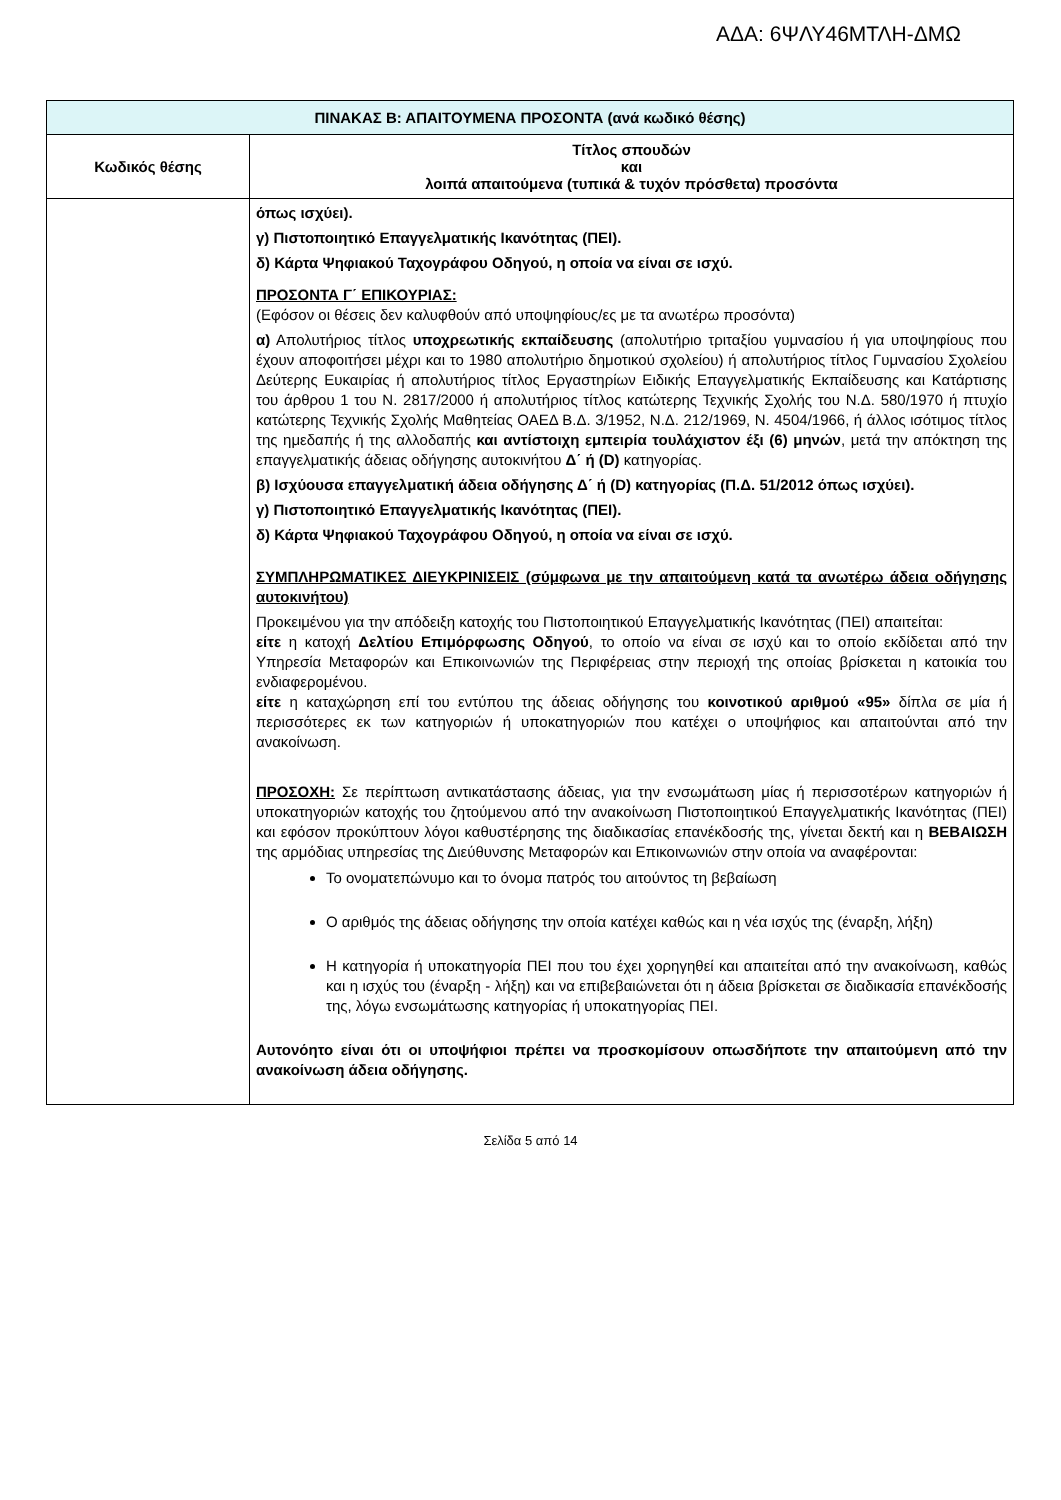ΑΔΑ: 6ΨΛΥ46ΜΤΛΗ-ΔΜΩ
| ΠΙΝΑΚΑΣ Β: ΑΠΑΙΤΟΥΜΕΝΑ ΠΡΟΣΟΝΤΑ (ανά κωδικό θέσης) | |
| Κωδικός θέσης | Τίτλος σπουδών και λοιπά απαιτούμενα (τυπικά & τυχόν πρόσθετα) προσόντα |
| | όπως ισχύει). γ) Πιστοποιητικό Επαγγελματικής Ικανότητας (ΠΕΙ). δ) Κάρτα Ψηφιακού Ταχογράφου Οδηγού, η οποία να είναι σε ισχύ. ΠΡΟΣΟΝΤΑ Γ΄ ΕΠΙΚΟΥΡΙΑΣ: (Εφόσον οι θέσεις δεν καλυφθούν από υποψηφίους/ες με τα ανωτέρω προσόντα) α) Απολυτήριος τίτλος υποχρεωτικής εκπαίδευσης (απολυτήριο τριταξίου γυμνασίου ή για υποψηφίους που έχουν αποφοιτήσει μέχρι και το 1980 απολυτήριο δημοτικού σχολείου) ή απολυτήριος τίτλος Γυμνασίου Σχολείου Δεύτερης Ευκαιρίας ή απολυτήριος τίτλος Εργαστηρίων Ειδικής Επαγγελματικής Εκπαίδευσης και Κατάρτισης του άρθρου 1 του Ν. 2817/2000 ή απολυτήριος τίτλος κατώτερης Τεχνικής Σχολής του Ν.Δ. 580/1970 ή πτυχίο κατώτερης Τεχνικής Σχολής Μαθητείας ΟΑΕΔ Β.Δ. 3/1952, Ν.Δ. 212/1969, Ν. 4504/1966, ή άλλος ισότιμος τίτλος της ημεδαπής ή της αλλοδαπής και αντίστοιχη εμπειρία τουλάχιστον έξι (6) μηνών , μετά την απόκτηση της επαγγελματικής άδειας οδήγησης αυτοκινήτου Δ΄ ή (D) κατηγορίας. β) Ισχύουσα επαγγελματική άδεια οδήγησης Δ΄ ή (D) κατηγορίας (Π.Δ. 51/2012 όπως ισχύει). γ) Πιστοποιητικό Επαγγελματικής Ικανότητας (ΠΕΙ). δ) Κάρτα Ψηφιακού Ταχογράφου Οδηγού, η οποία να είναι σε ισχύ. ΣΥΜΠΛΗΡΩΜΑΤΙΚΕΣ ΔΙΕΥΚΡΙΝΙΣΕΙΣ (σύμφωνα με την απαιτούμενη κατά τα ανωτέρω άδεια οδήγησης αυτοκινήτου) Προκειμένου για την απόδειξη κατοχής του Πιστοποιητικού Επαγγελματικής Ικανότητας (ΠΕΙ) απαιτείται: είτε η κατοχή Δελτίου Επιμόρφωσης Οδηγού , το οποίο να είναι σε ισχύ και το οποίο εκδίδεται από την Υπηρεσία Μεταφορών και Επικοινωνιών της Περιφέρειας στην περιοχή της οποίας βρίσκεται η κατοικία του ενδιαφερομένου. είτε η καταχώρηση επί του εντύπου της άδειας οδήγησης του κοινοτικού αριθμού «95» δίπλα σε μία ή περισσότερες εκ των κατηγοριών ή υποκατηγοριών που κατέχει ο υποψήφιος και απαιτούνται από την ανακοίνωση. ΠΡΟΣΟΧΗ: Σε περίπτωση αντικατάστασης άδειας, για την ενσωμάτωση μίας ή περισσοτέρων κατηγοριών ή υποκατηγοριών κατοχής του ζητούμενου από την ανακοίνωση Πιστοποιητικού Επαγγελματικής Ικανότητας (ΠΕΙ) και εφόσον προκύπτουν λόγοι καθυστέρησης της διαδικασίας επανέκδοσής της, γίνεται δεκτή και η ΒΕΒΑΙΩΣΗ της αρμόδιας υπηρεσίας της Διεύθυνσης Μεταφορών και Επικοινωνιών στην οποία να αναφέρονται: Το ονοματεπώνυμο και το όνομα πατρός του αιτούντος τη βεβαίωση Ο αριθμός της άδειας οδήγησης την οποία κατέχει καθώς και η νέα ισχύς της (έναρξη, λήξη) Η κατηγορία ή υποκατηγορία ΠΕΙ που του έχει χορηγηθεί και απαιτείται από την ανακοίνωση, καθώς και η ισχύς του (έναρξη - λήξη) και να επιβεβαιώνεται ότι η άδεια βρίσκεται σε διαδικασία επανέκδοσής της, λόγω ενσωμάτωσης κατηγορίας ή υποκατηγορίας ΠΕΙ. Αυτονόητο είναι ότι οι υποψήφιοι πρέπει να προσκομίσουν οπωσδήποτε την απαιτούμενη από την ανακοίνωση άδεια οδήγησης. |
Σελίδα 5 από 14